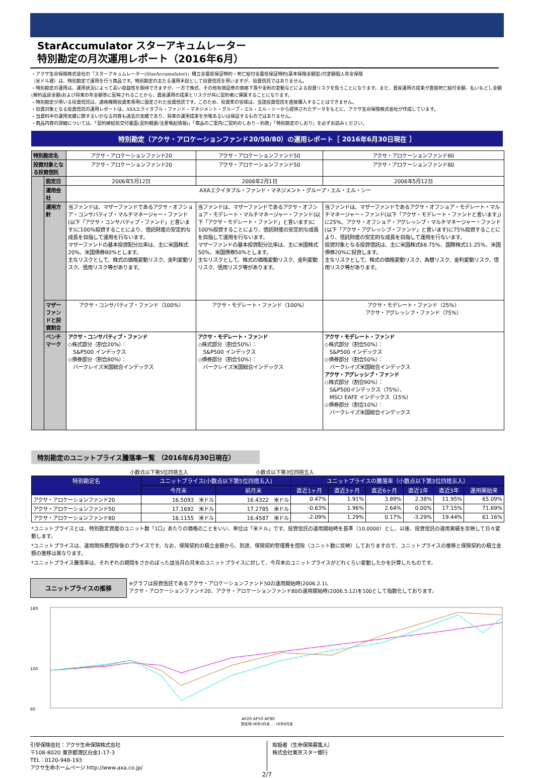StarAccumulator スターアキュムレーター
特別勘定の月次運用レポート（2016年6月）
・アクサ生命保険株式会社の「スターアキュムレーター(StarAccumulator)」積立金最低保証特約・死亡給付金最低保証特約(基本保険金額型)付変額個人年金保険
（米ドル建）は、特別勘定で運用を行う商品です。特別勘定の主たる運用手段として投資信託を用いますが、投資信託ではありません。
・特別勘定の運用は、運用状況によって高い収益性を期待できますが、一方で株式、その他有価証券の価格下落や金利の変動などによる投資リスクを負うことになります。また、資産運用の成果が直接死亡給付金額、払いもどし金額(解約返戻金額)および将来の年金額等に反映されることから、資産運用の成果とリスクが共に契約者に帰属することになります。
・特別勘定が用いる投資信託は、適格機関投資家専用に設定された投資信託です。このため、投資家の皆様は、当該投資信託を直接購入することはできません。
・投資対象となる投資信託の運用レポートは、AXAエクイタブル・ファンド・マネジメント・グループ・エル・エル・シーから提供されたデータをもとに、アクサ生命保険株式会社が作成しています。
・当資料中の運用実績に関するいかなる内容も過去の実績であり、将来の運用成果を示唆あるいは保証するものではありません。
・商品内容の詳細については、「契約締結前交付書面(契約概要/注意喚起情報)」「商品のご案内/ご契約のしおり・約款」「特別勘定のしおり」を必ずお読みください。
特別勘定（アクサ・アロケーションファンド20/50/80）の運用レポート［ 2016年6月30日現在 ］
| 特別勘定名 | | アクサ・アロケーションファンド20 | アクサ・アロケーションファンド50 | アクサ・アロケーションファンド80 |
| 投資対象となる投資信託 | | アクサ・アロケーションファンド20 | アクサ・アロケーションファンド50 | アクサ・アロケーションファンド80 |
| | 設定日 | 2006年5月12日 | 2006年2月1日 | 2006年5月12日 |
| | 運用会社 | AXAエクイタブル・ファンド・マネジメント・グループ・エル・エル・シー | | |
| | 運用方針 | 当ファンドは、マザーファンドであるアクサ・オフショア・コンサバティブ・マルチマネージャー・ファンド(以下「アクサ・コンサバティブ・ファンド」と言います)に100%投資することにより、信託財産の安定的な成長を目指して運用を行ないます。 マザーファンドの基本投資配分比率は、主に米国株式20%、米国債券80%とします。 主なリスクとして、株式の価格変動リスク、金利変動リスク、信用リスク等があります。 | 当ファンドは、マザーファンドであるアクサ・オフショア・モデレート・マルチマネージャー・ファンド(以下「アクサ・モデレート・ファンド」と言います)に100%投資することにより、信託財産の安定的な成長を目指して運用を行ないます。 マザーファンドの基本投資配分比率は、主に米国株式50%、米国債券50%とします。 主なリスクとして、株式の価格変動リスク、金利変動リスク、信用リスク等があります。 | 当ファンドは、マザーファンドであるアクサ・オフショア・モデレート・マルチマネージャー・ファンド(以下「アクサ・モデレート・ファンドと言います」)に25%、アクサ・オフショア・アグレッシブ・マルチマネージャー・ファンド(以下「アクサ・アグレッシブ・ファンド」と言います)に75%投資することにより、信託財産の安定的な成長を目指して運用を行ないます。 投資対象となる投資信託は、主に米国株式68.75%、国際株式11.25%、米国債券20%に投資します。 主なリスクとして、株式の価格変動リスク、為替リスク、金利変動リスク、信用リスク等があります。 |
| | マザーファンドと投資割合 | アクサ・コンサバティブ・ファンド（100%） | アクサ・モデレート・ファンド（100%） | アクサ・モデレート・ファンド（25%） アクサ・アグレッシブ・ファンド（75%） |
| | ベンチマーク | アクサ・コンサバティブ・ファンド ◇株式部分（割合20%）： S&P500 インデックス ◇債券部分（割合80%）： バークレイズ米国総合インデックス | アクサ・モデレート・ファンド ◇株式部分（割合50%）： S&P500 インデックス ◇債券部分（割合50%）： バークレイズ米国総合インデックス | アクサ・モデレート・ファンド ◇株式部分（割合50%）： S&P500 インデックス ◇債券部分（割合50%）： バークレイズ米国総合インデックス アクサ・アグレッシブ・ファンド ◇株式部分（割合90%）： S&P500インデックス（75%）、 MSCI EAFE インデックス（15%） ◇債券部分（割合10%）： バークレイズ米国総合インデックス |
特別勘定のユニットプライス騰落率一覧 （2016年6月30日現在）
小数点以下第5位四捨五入 小数点以下第3位四捨五入
| 特別勘定名 | ユニットプライス(小数点以下第5位四捨五入) | | ユニットプライスの騰落率（小数点以下第3位四捨五入） | | | | | |
| --- | --- | --- | --- | --- | --- | --- | --- | --- |
| | 今月末 | 前月末 | 直近1ヶ月 | 直近3ヶ月 | 直近6ヶ月 | 直近1年 | 直近3年 | 運用開始来 |
| アクサ・アロケーションファンド20 | 16.5093 米ドル | 16.4322 米ドル | 0.47% | 1.91% | 3.89% | 2.38% | 11.95% | 65.09% |
| アクサ・アロケーションファンド50 | 17.1692 米ドル | 17.2785 米ドル | -0.63% | 1.96% | 2.64% | 0.00% | 17.15% | 71.69% |
| アクサ・アロケーションファンド80 | 16.1155 米ドル | 16.4587 米ドル | -2.09% | 1.29% | 0.17% | -3.29% | 19.44% | 61.16% |
*ユニットプライスとは、特別勘定資産のユニット数「1口」あたりの価格のことをいい、単位は「米ドル」です。投資信託の運用開始時を基準（10.0000）とし、以後、投資信託の運用実績を反映して日々変動します。
*ユニットプライスは、運用関係費控除後のプライスです。なお、保険契約の積立金額から、別途、保険契約管理費を控除（ユニット数に反映）しておりますので、ユニットプライスの推移と保険契約の積立金額の推移は異なります。
*ユニットプライス騰落率は、それぞれの期間をさかのぼった該当月の月末のユニットプライスに対して、今月末のユニットプライスがどれくらい変動したかを計算したものです。
ユニットプライスの推移
※グラフは投資信託であるアクサ・アロケーションファンド50の運用開始時(2006.2.1)、
アクサ・アロケーションファンド20、アクサ・アロケーションファンド80の運用開始時(2006.5.12)を100として指数化しております。
180
100
60
AF20 AF50 AF80
設定時 06年4月末 … 16年6月末
引受保険会社：アクサ生命保険株式会社
〒108-8020 東京都港区白金1-17-3
TEL：0120-948-193
アクサ生命ホームページ http://www.axa.co.jp/
取扱者（生命保険募集人）
株式会社東京スター銀行
2/7